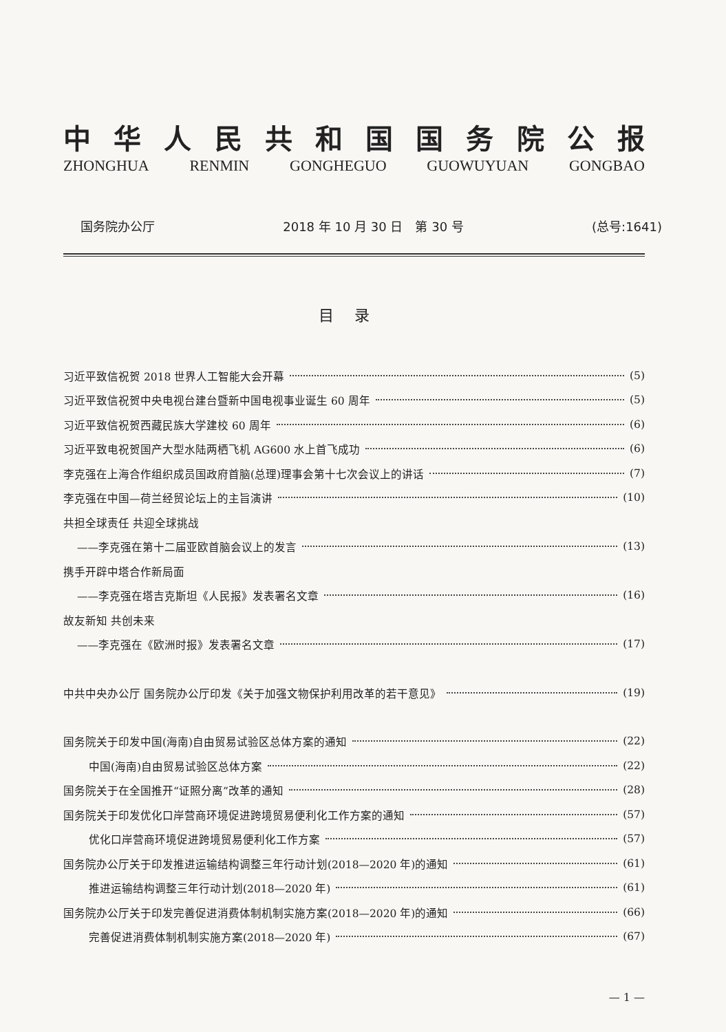中华人民共和国国务院公报
ZHONGHUA RENMIN GONGHEGUO GUOWUYUAN GONGBAO
国务院办公厅 2018 年 10 月 30 日　第 30 号 (总号:1641)
目录
习近平致信祝贺 2018 世界人工智能大会开幕 (5)
习近平致信祝贺中央电视台建台暨新中国电视事业诞生 60 周年 (5)
习近平致信祝贺西藏民族大学建校 60 周年 (6)
习近平致电祝贺国产大型水陆两栖飞机 AG600 水上首飞成功 (6)
李克强在上海合作组织成员国政府首脑(总理)理事会第十七次会议上的讲话 (7)
李克强在中国—荷兰经贸论坛上的主旨演讲 (10)
共担全球责任 共迎全球挑战
——李克强在第十二届亚欧首脑会议上的发言 (13)
携手开辟中塔合作新局面
——李克强在塔吉克斯坦《人民报》发表署名文章 (16)
故友新知 共创未来
——李克强在《欧洲时报》发表署名文章 (17)
中共中央办公厅 国务院办公厅印发《关于加强文物保护利用改革的若干意见》 (19)
国务院关于印发中国(海南)自由贸易试验区总体方案的通知 (22)
中国(海南)自由贸易试验区总体方案 (22)
国务院关于在全国推开“证照分离”改革的通知 (28)
国务院关于印发优化口岸营商环境促进跨境贸易便利化工作方案的通知 (57)
优化口岸营商环境促进跨境贸易便利化工作方案 (57)
国务院办公厅关于印发推进运输结构调整三年行动计划(2018—2020 年)的通知 (61)
推进运输结构调整三年行动计划(2018—2020 年) (61)
国务院办公厅关于印发完善促进消费体制机制实施方案(2018—2020 年)的通知 (66)
完善促进消费体制机制实施方案(2018—2020 年) (67)
— 1 —